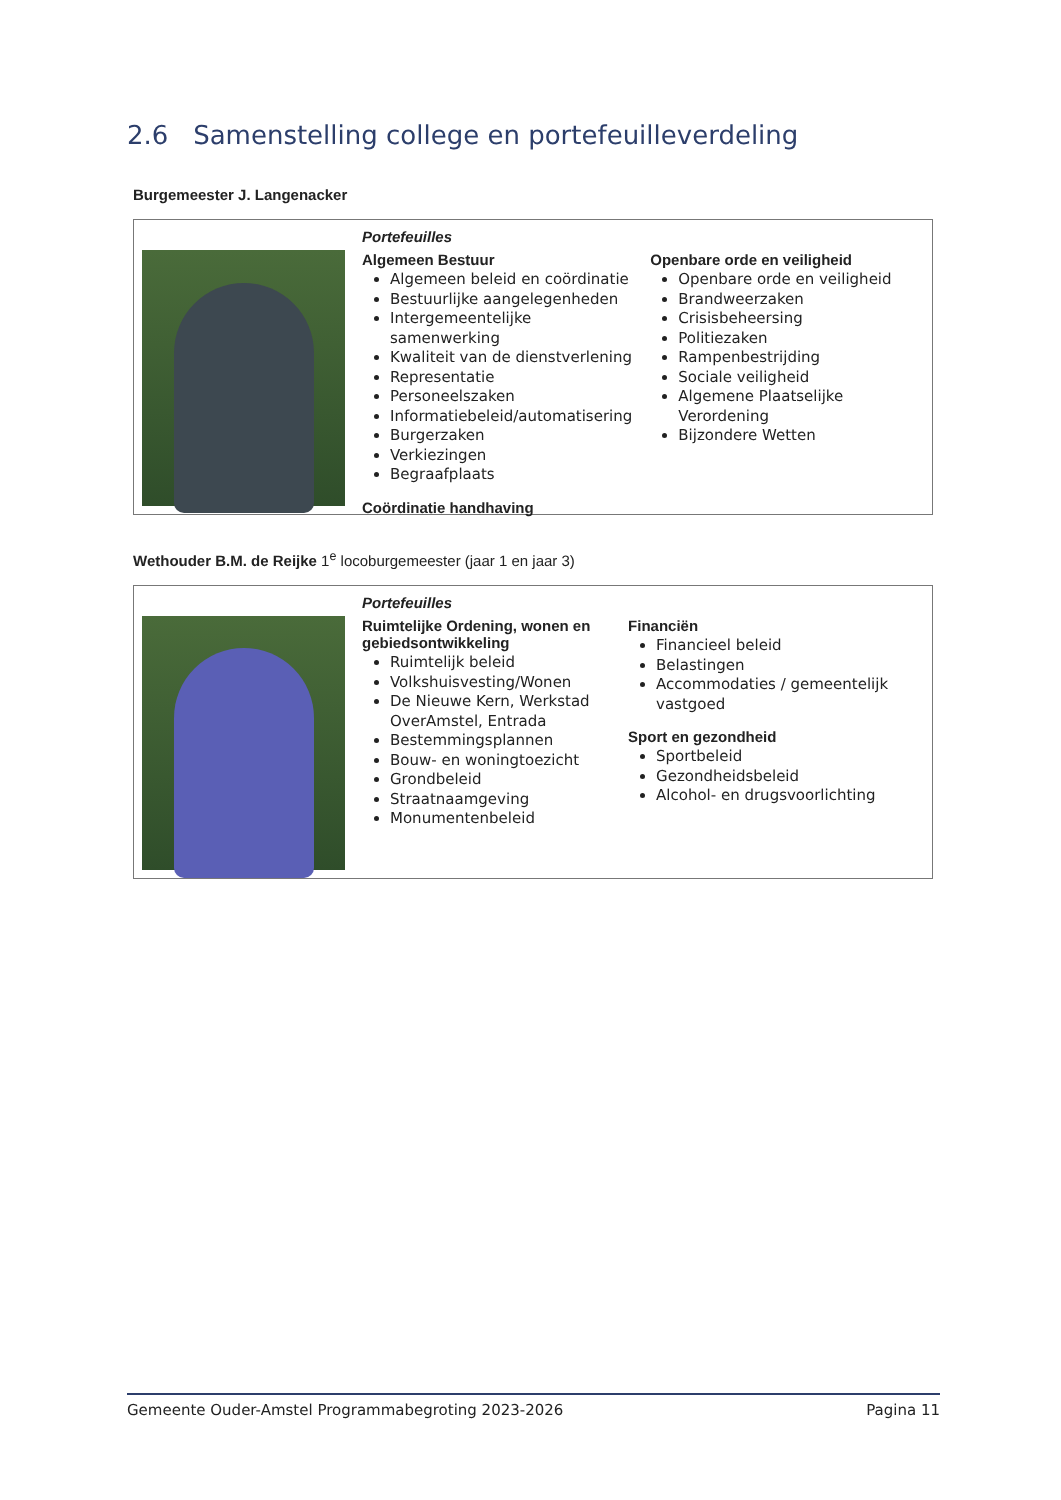2.6 Samenstelling college en portefeuilleverdeling
Burgemeester J. Langenacker
Portefeuilles
Algemeen Bestuur
Algemeen beleid en coördinatie
Bestuurlijke aangelegenheden
Intergemeentelijke samenwerking
Kwaliteit van de dienstverlening
Representatie
Personeelszaken
Informatiebeleid/automatisering
Burgerzaken
Verkiezingen
Begraafplaats
Coördinatie handhaving
Openbare orde en veiligheid
Openbare orde en veiligheid
Brandweerzaken
Crisisbeheersing
Politiezaken
Rampenbestrijding
Sociale veiligheid
Algemene Plaatselijke Verordening
Bijzondere Wetten
Wethouder B.M. de Reijke 1<sup>e</sup> locoburgemeester (jaar 1 en jaar 3)
Portefeuilles
Ruimtelijke Ordening, wonen en gebiedsontwikkeling
Ruimtelijk beleid
Volkshuisvesting/Wonen
De Nieuwe Kern, Werkstad OverAmstel, Entrada
Bestemmingsplannen
Bouw- en woningtoezicht
Grondbeleid
Straatnaamgeving
Monumentenbeleid
Financiën
Financieel beleid
Belastingen
Accommodaties / gemeentelijk vastgoed
Sport en gezondheid
Sportbeleid
Gezondheidsbeleid
Alcohol- en drugsvoorlichting
Gemeente Ouder-Amstel Programmabegroting 2023-2026 Pagina 11